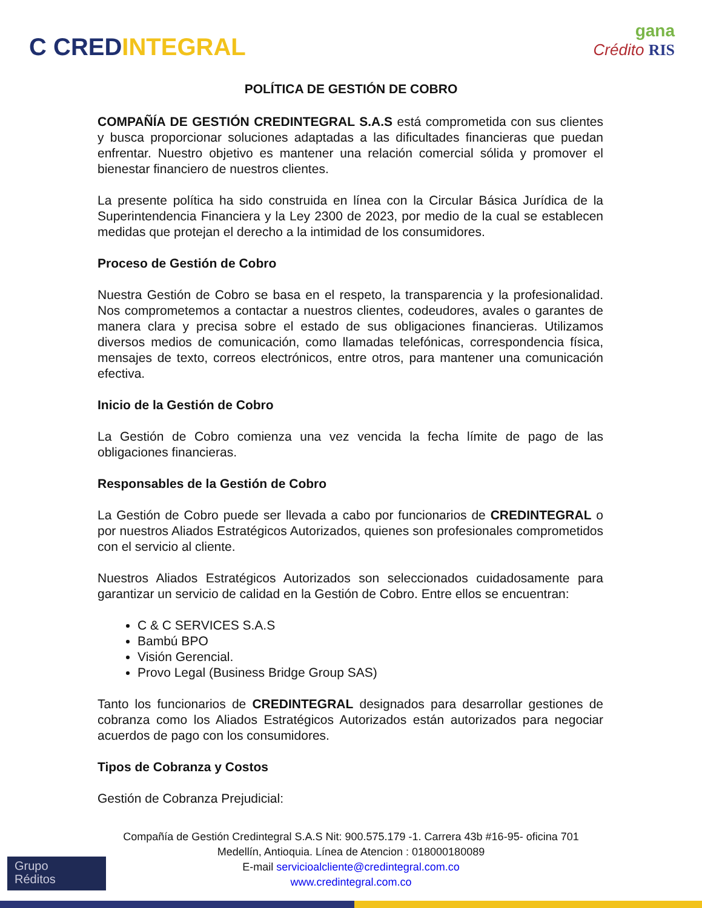C CREDINTEGRAL
gana
Crédito RIS
POLÍTICA DE GESTIÓN DE COBRO
COMPAÑÍA DE GESTIÓN CREDINTEGRAL S.A.S está comprometida con sus clientes y busca proporcionar soluciones adaptadas a las dificultades financieras que puedan enfrentar. Nuestro objetivo es mantener una relación comercial sólida y promover el bienestar financiero de nuestros clientes.
La presente política ha sido construida en línea con la Circular Básica Jurídica de la Superintendencia Financiera y la Ley 2300 de 2023, por medio de la cual se establecen medidas que protejan el derecho a la intimidad de los consumidores.
Proceso de Gestión de Cobro
Nuestra Gestión de Cobro se basa en el respeto, la transparencia y la profesionalidad. Nos comprometemos a contactar a nuestros clientes, codeudores, avales o garantes de manera clara y precisa sobre el estado de sus obligaciones financieras. Utilizamos diversos medios de comunicación, como llamadas telefónicas, correspondencia física, mensajes de texto, correos electrónicos, entre otros, para mantener una comunicación efectiva.
Inicio de la Gestión de Cobro
La Gestión de Cobro comienza una vez vencida la fecha límite de pago de las obligaciones financieras.
Responsables de la Gestión de Cobro
La Gestión de Cobro puede ser llevada a cabo por funcionarios de CREDINTEGRAL o por nuestros Aliados Estratégicos Autorizados, quienes son profesionales comprometidos con el servicio al cliente.
Nuestros Aliados Estratégicos Autorizados son seleccionados cuidadosamente para garantizar un servicio de calidad en la Gestión de Cobro. Entre ellos se encuentran:
C & C SERVICES S.A.S
Bambú BPO
Visión Gerencial.
Provo Legal (Business Bridge Group SAS)
Tanto los funcionarios de CREDINTEGRAL designados para desarrollar gestiones de cobranza como los Aliados Estratégicos Autorizados están autorizados para negociar acuerdos de pago con los consumidores.
Tipos de Cobranza y Costos
Gestión de Cobranza Prejudicial:
Compañía de Gestión Credintegral S.A.S Nit: 900.575.179 -1. Carrera 43b #16-95- oficina 701
Medellín, Antioquia. Línea de Atencion : 018000180089
E-mail servicioalcliente@credintegral.com.co
www.credintegral.com.co
Grupo
Réditos